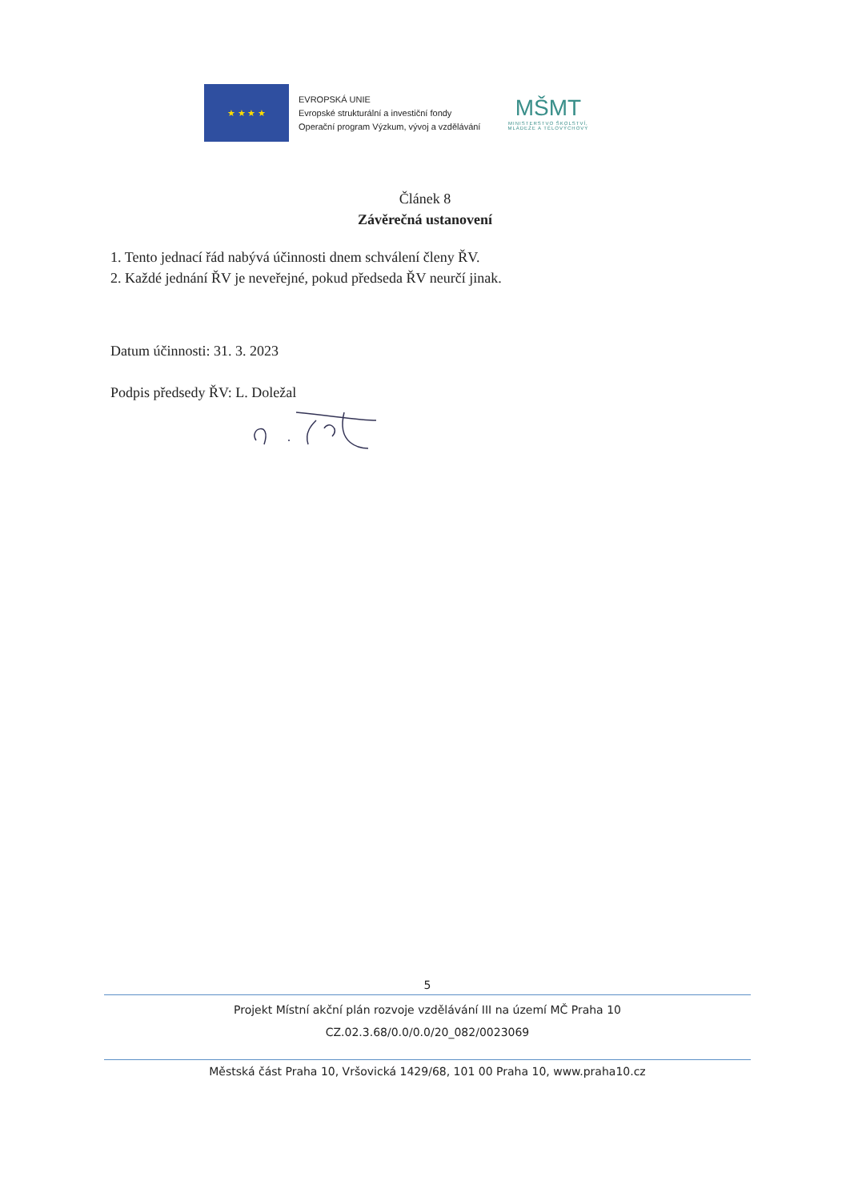★ ★ ★ ★
EVROPSKÁ UNIE
Evropské strukturální a investiční fondy
Operační program Výzkum, vývoj a vzdělávání
MŠMT
MINISTERSTVO ŠKOLSTVÍ,
MLÁDEŽE A TĚLOVÝCHOVY
Článek 8
Závěrečná ustanovení
1. Tento jednací řád nabývá účinnosti dnem schválení členy ŘV.
2. Každé jednání ŘV je neveřejné, pokud předseda ŘV neurčí jinak.
Datum účinnosti: 31. 3. 2023
Podpis předsedy ŘV: L. Doležal
5
Projekt Místní akční plán rozvoje vzdělávání III na území MČ Praha 10
CZ.02.3.68/0.0/0.0/20_082/0023069
Městská část Praha 10, Vršovická 1429/68, 101 00 Praha 10, www.praha10.cz